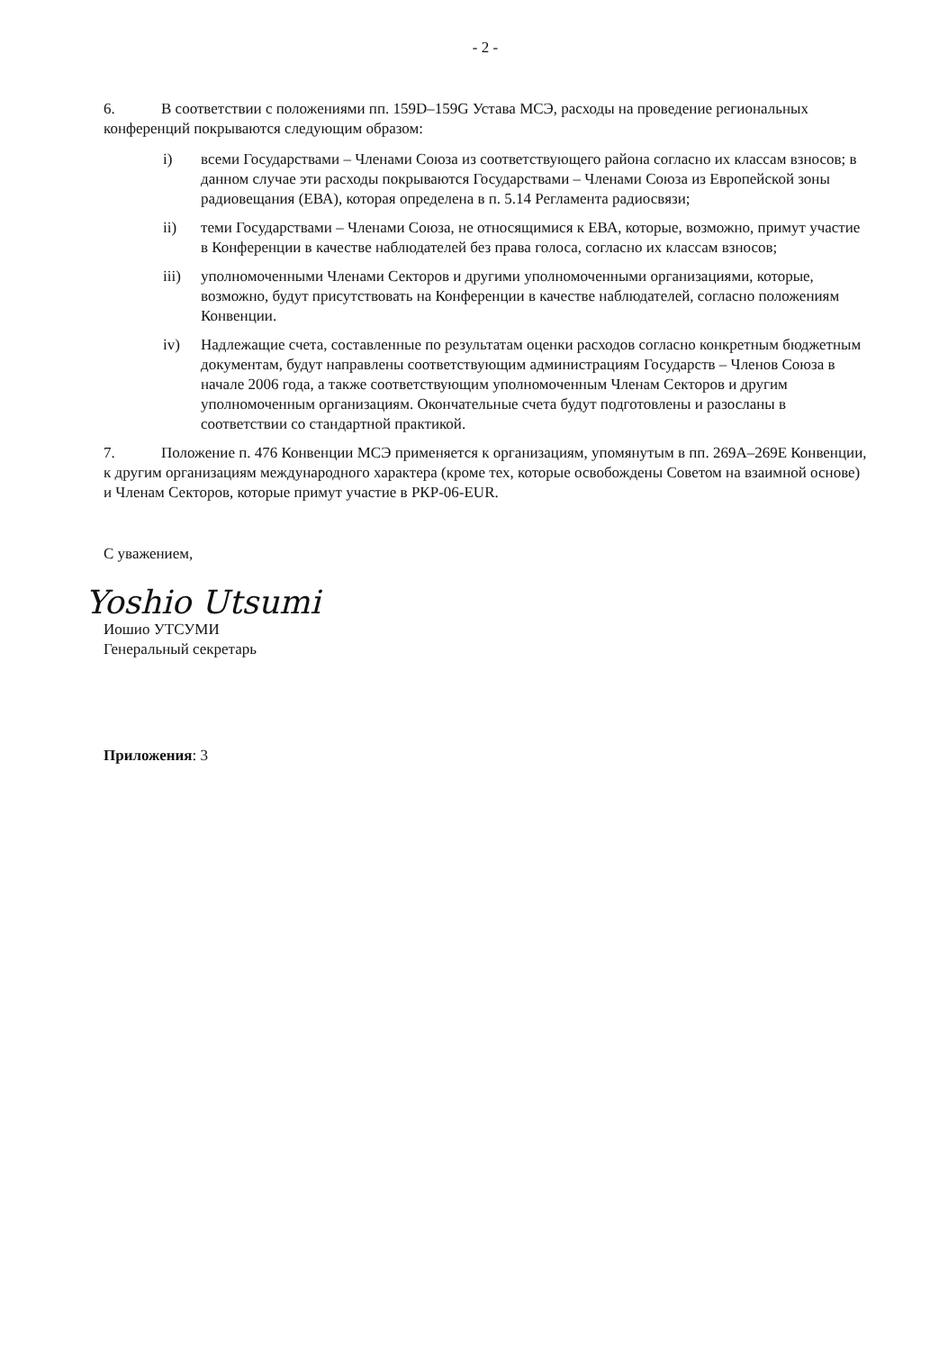- 2 -
6. В соответствии с положениями пп. 159D–159G Устава МСЭ, расходы на проведение региональных конференций покрываются следующим образом:
i) всеми Государствами – Членами Союза из соответствующего района согласно их классам взносов; в данном случае эти расходы покрываются Государствами – Членами Союза из Европейской зоны радиовещания (ЕВА), которая определена в п. 5.14 Регламента радиосвязи;
ii) теми Государствами – Членами Союза, не относящимися к ЕВА, которые, возможно, примут участие в Конференции в качестве наблюдателей без права голоса, согласно их классам взносов;
iii) уполномоченными Членами Секторов и другими уполномоченными организациями, которые, возможно, будут присутствовать на Конференции в качестве наблюдателей, согласно положениям Конвенции.
iv) Надлежащие счета, составленные по результатам оценки расходов согласно конкретным бюджетным документам, будут направлены соответствующим администрациям Государств – Членов Союза в начале 2006 года, а также соответствующим уполномоченным Членам Секторов и другим уполномоченным организациям. Окончательные счета будут подготовлены и разосланы в соответствии со стандартной практикой.
7. Положение п. 476 Конвенции МСЭ применяется к организациям, упомянутым в пп. 269А–269Е Конвенции, к другим организациям международного характера (кроме тех, которые освобождены Советом на взаимной основе) и Членам Секторов, которые примут участие в РКР-06-EUR.
С уважением,
Yoshio Utsumi
Иошио УТСУМИ
Генеральный секретарь
Приложения: 3